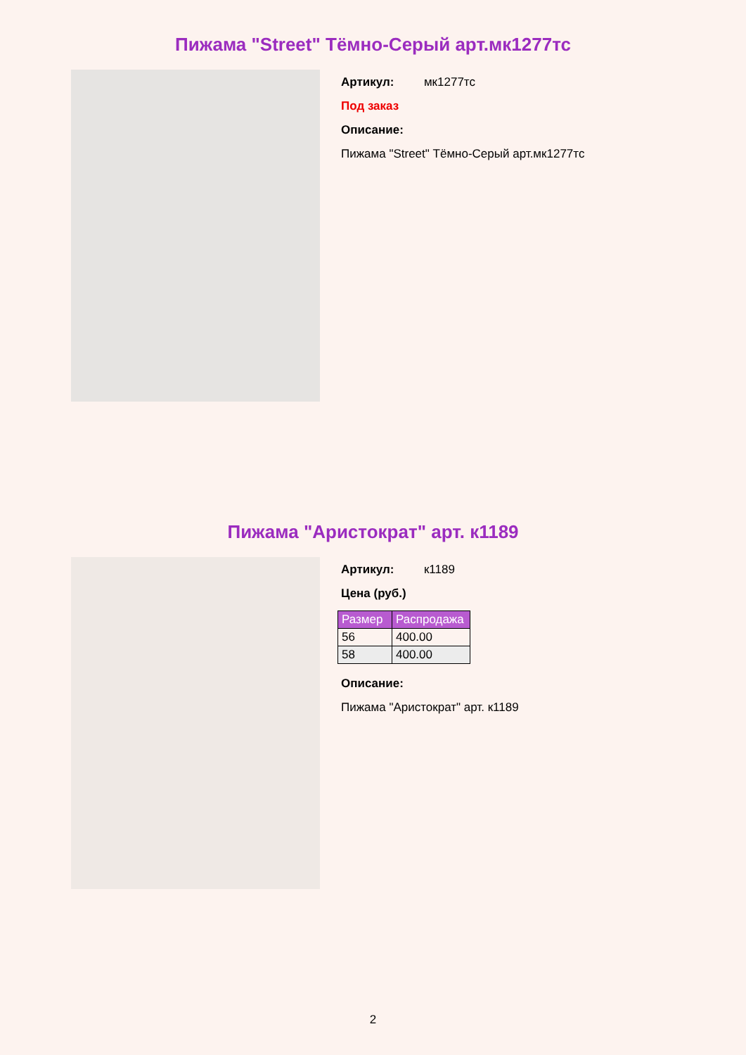Пижама "Street" Тёмно-Серый арт.мк1277тс
Артикул: мк1277тс
Под заказ
Описание:
Пижама "Street" Тёмно-Серый арт.мк1277тс
Пижама "Аристократ" арт. к1189
Артикул: к1189
Цена (руб.)
| Размер | Распродажа |
| --- | --- |
| 56 | 400.00 |
| 58 | 400.00 |
Описание:
Пижама "Аристократ" арт. к1189
2